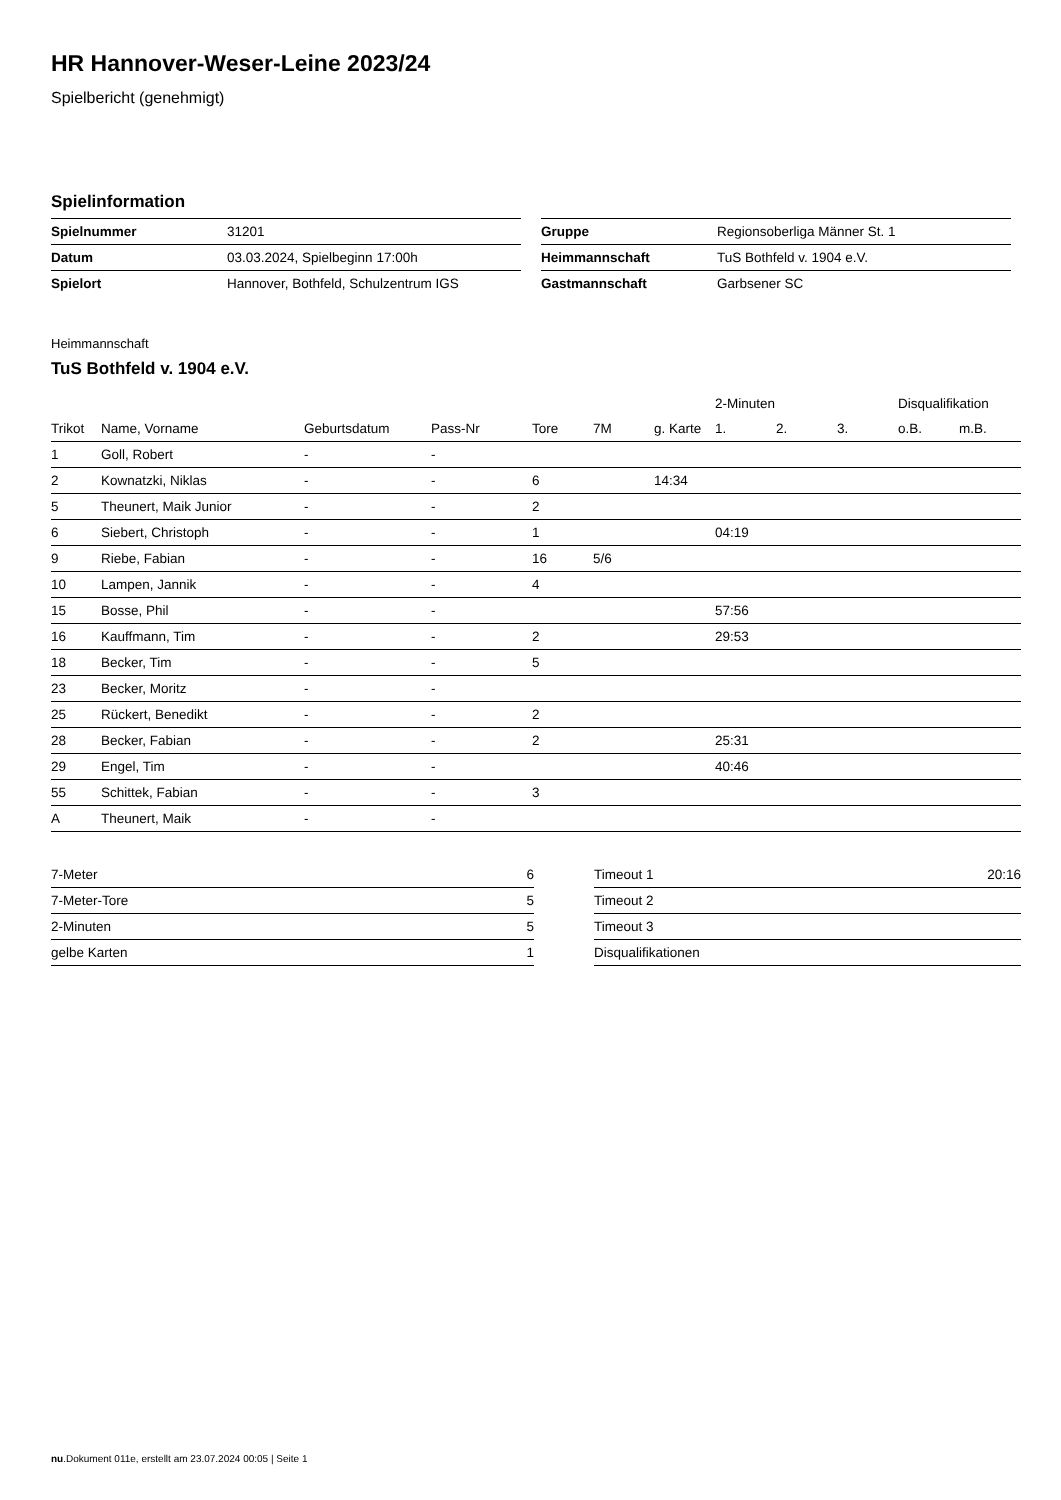HR Hannover-Weser-Leine 2023/24
Spielbericht (genehmigt)
Spielinformation
| Spielnummer | 31201 |
| Datum | 03.03.2024, Spielbeginn 17:00h |
| Spielort | Hannover, Bothfeld, Schulzentrum IGS |
| Gruppe | Regionsoberliga Männer St. 1 |
| Heimmannschaft | TuS Bothfeld v. 1904 e.V. |
| Gastmannschaft | Garbsener SC |
Heimmannschaft
TuS Bothfeld v. 1904 e.V.
| | | | | | | | 2-Minuten | | | Disqualifikation | |
| Trikot | Name, Vorname | Geburtsdatum | Pass-Nr | Tore | 7M | g. Karte | 1. | 2. | 3. | o.B. | m.B. |
| 1 | Goll, Robert | - | - | | | | | | | | |
| 2 | Kownatzki, Niklas | - | - | 6 | | 14:34 | | | | | |
| 5 | Theunert, Maik Junior | - | - | 2 | | | | | | | |
| 6 | Siebert, Christoph | - | - | 1 | | | 04:19 | | | | |
| 9 | Riebe, Fabian | - | - | 16 | 5/6 | | | | | | |
| 10 | Lampen, Jannik | - | - | 4 | | | | | | | |
| 15 | Bosse, Phil | - | - | | | | 57:56 | | | | |
| 16 | Kauffmann, Tim | - | - | 2 | | | 29:53 | | | | |
| 18 | Becker, Tim | - | - | 5 | | | | | | | |
| 23 | Becker, Moritz | - | - | | | | | | | | |
| 25 | Rückert, Benedikt | - | - | 2 | | | | | | | |
| 28 | Becker, Fabian | - | - | 2 | | | 25:31 | | | | |
| 29 | Engel, Tim | - | - | | | | 40:46 | | | | |
| 55 | Schittek, Fabian | - | - | 3 | | | | | | | |
| A | Theunert, Maik | - | - | | | | | | | | |
| 7-Meter | 6 |
| 7-Meter-Tore | 5 |
| 2-Minuten | 5 |
| gelbe Karten | 1 |
| Timeout 1 | 20:16 |
| Timeout 2 | |
| Timeout 3 | |
| Disqualifikationen | |
nu.Dokument 011e, erstellt am 23.07.2024 00:05 | Seite 1